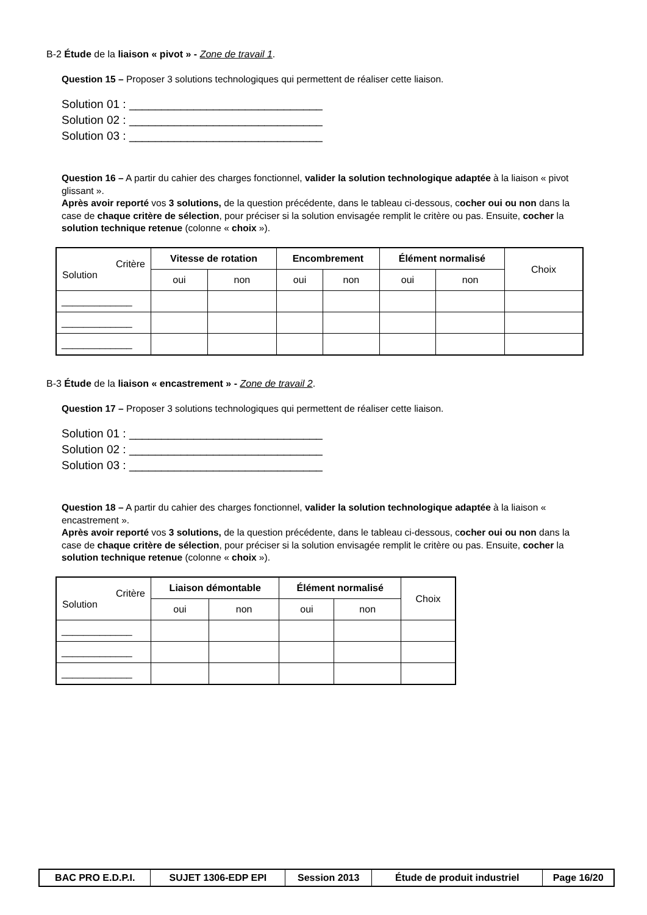B-2 Étude de la liaison « pivot » - Zone de travail 1.
Question 15 – Proposer 3 solutions technologiques qui permettent de réaliser cette liaison.
Solution 01 : ______________________________
Solution 02 : ______________________________
Solution 03 : ______________________________
Question 16 – A partir du cahier des charges fonctionnel, valider la solution technologique adaptée à la liaison « pivot glissant ».
Après avoir reporté vos 3 solutions, de la question précédente, dans le tableau ci-dessous, cocher oui ou non dans la case de chaque critère de sélection, pour préciser si la solution envisagée remplit le critère ou pas. Ensuite, cocher la solution technique retenue (colonne « choix »).
| Critère Solution | Vitesse de rotation | | Encombrement | | Élément normalisé | | Choix |
| | oui | non | oui | non | oui | non | |
| _____________ | | | | | | | |
| _____________ | | | | | | | |
| _____________ | | | | | | | |
B-3 Étude de la liaison « encastrement » - Zone de travail 2.
Question 17 – Proposer 3 solutions technologiques qui permettent de réaliser cette liaison.
Solution 01 : ______________________________
Solution 02 : ______________________________
Solution 03 : ______________________________
Question 18 – A partir du cahier des charges fonctionnel, valider la solution technologique adaptée à la liaison « encastrement ».
Après avoir reporté vos 3 solutions, de la question précédente, dans le tableau ci-dessous, cocher oui ou non dans la case de chaque critère de sélection, pour préciser si la solution envisagée remplit le critère ou pas. Ensuite, cocher la solution technique retenue (colonne « choix »).
| Critère Solution | Liaison démontable | | Élément normalisé | | Choix |
| | oui | non | oui | non | |
| _____________ | | | | | |
| _____________ | | | | | |
| _____________ | | | | | |
| BAC PRO E.D.P.I. | SUJET 1306-EDP EPI | Session 2013 | Étude de produit industriel | Page 16/20 |